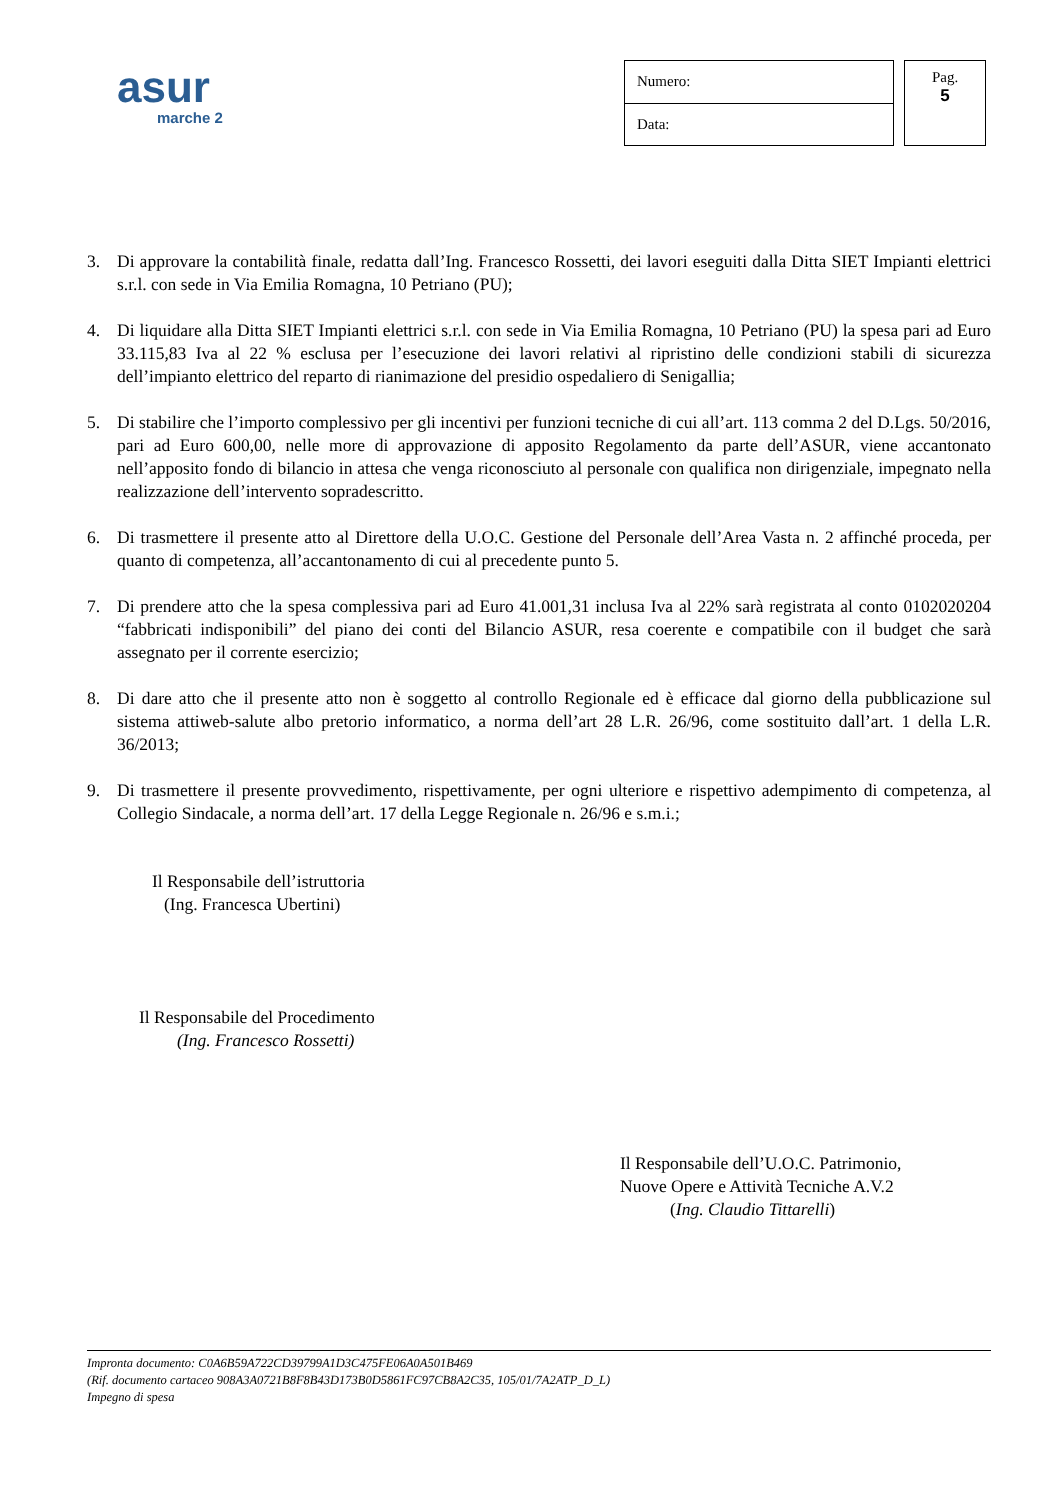asur
marche 2
| Numero: |
| Data: |
Pag.
5
3. Di approvare la contabilità finale, redatta dall’Ing. Francesco Rossetti, dei lavori eseguiti dalla Ditta SIET Impianti elettrici s.r.l. con sede in Via Emilia Romagna, 10 Petriano (PU);
4. Di liquidare alla Ditta SIET Impianti elettrici s.r.l. con sede in Via Emilia Romagna, 10 Petriano (PU) la spesa pari ad Euro 33.115,83 Iva al 22 % esclusa per l’esecuzione dei lavori relativi al ripristino delle condizioni stabili di sicurezza dell’impianto elettrico del reparto di rianimazione del presidio ospedaliero di Senigallia;
5. Di stabilire che l’importo complessivo per gli incentivi per funzioni tecniche di cui all’art. 113 comma 2 del D.Lgs. 50/2016, pari ad Euro 600,00, nelle more di approvazione di apposito Regolamento da parte dell’ASUR, viene accantonato nell’apposito fondo di bilancio in attesa che venga riconosciuto al personale con qualifica non dirigenziale, impegnato nella realizzazione dell’intervento sopradescritto.
6. Di trasmettere il presente atto al Direttore della U.O.C. Gestione del Personale dell’Area Vasta n. 2 affinché proceda, per quanto di competenza, all’accantonamento di cui al precedente punto 5.
7. Di prendere atto che la spesa complessiva pari ad Euro 41.001,31 inclusa Iva al 22% sarà registrata al conto 0102020204 “fabbricati indisponibili” del piano dei conti del Bilancio ASUR, resa coerente e compatibile con il budget che sarà assegnato per il corrente esercizio;
8. Di dare atto che il presente atto non è soggetto al controllo Regionale ed è efficace dal giorno della pubblicazione sul sistema attiweb-salute albo pretorio informatico, a norma dell’art 28 L.R. 26/96, come sostituito dall’art. 1 della L.R. 36/2013;
9. Di trasmettere il presente provvedimento, rispettivamente, per ogni ulteriore e rispettivo adempimento di competenza, al Collegio Sindacale, a norma dell’art. 17 della Legge Regionale n. 26/96 e s.m.i.;
Il Responsabile dell’istruttoria
(Ing. Francesca Ubertini)
Il Responsabile del Procedimento
(Ing. Francesco Rossetti)
Il Responsabile dell’U.O.C. Patrimonio,
Nuove Opere e Attività Tecniche A.V.2
(Ing. Claudio Tittarelli)
Impronta documento: C0A6B59A722CD39799A1D3C475FE06A0A501B469
(Rif. documento cartaceo 908A3A0721B8F8B43D173B0D5861FC97CB8A2C35, 105/01/7A2ATP_D_L)
Impegno di spesa